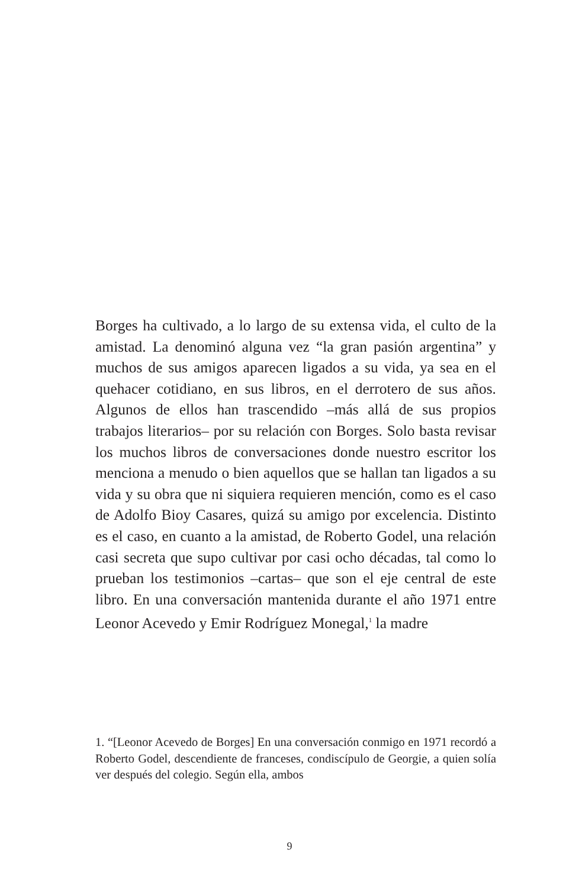Borges ha cultivado, a lo largo de su extensa vida, el culto de la amistad. La denominó alguna vez “la gran pasión argen­tina” y muchos de sus amigos aparecen ligados a su vida, ya sea en el quehacer cotidiano, en sus libros, en el derrotero de sus años. Algunos de ellos han trascendido –más allá de sus propios trabajos literarios– por su relación con Borges. Solo basta revisar los muchos libros de conversaciones don­de nuestro escritor los menciona a menudo o bien aquellos que se hallan tan ligados a su vida y su obra que ni siquiera requieren mención, como es el caso de Adolfo Bioy Casares, quizá su amigo por excelencia. Distinto es el caso, en cuan­to a la amistad, de Roberto Godel, una relación casi secreta que supo cultivar por casi ocho décadas, tal como lo prue­ban los testimonios –cartas– que son el eje central de este libro. En una conversación mantenida durante el año 1971 entre Leonor Acevedo y Emir Rodríguez Monegal,<sup>1</sup> la madre
1. “[Leonor Acevedo de Borges] En una conversación conmigo en 1971 recordó a Roberto Godel, descendiente de franceses, condiscípulo de Georgie, a quien solía ver después del colegio. Según ella, ambos
9